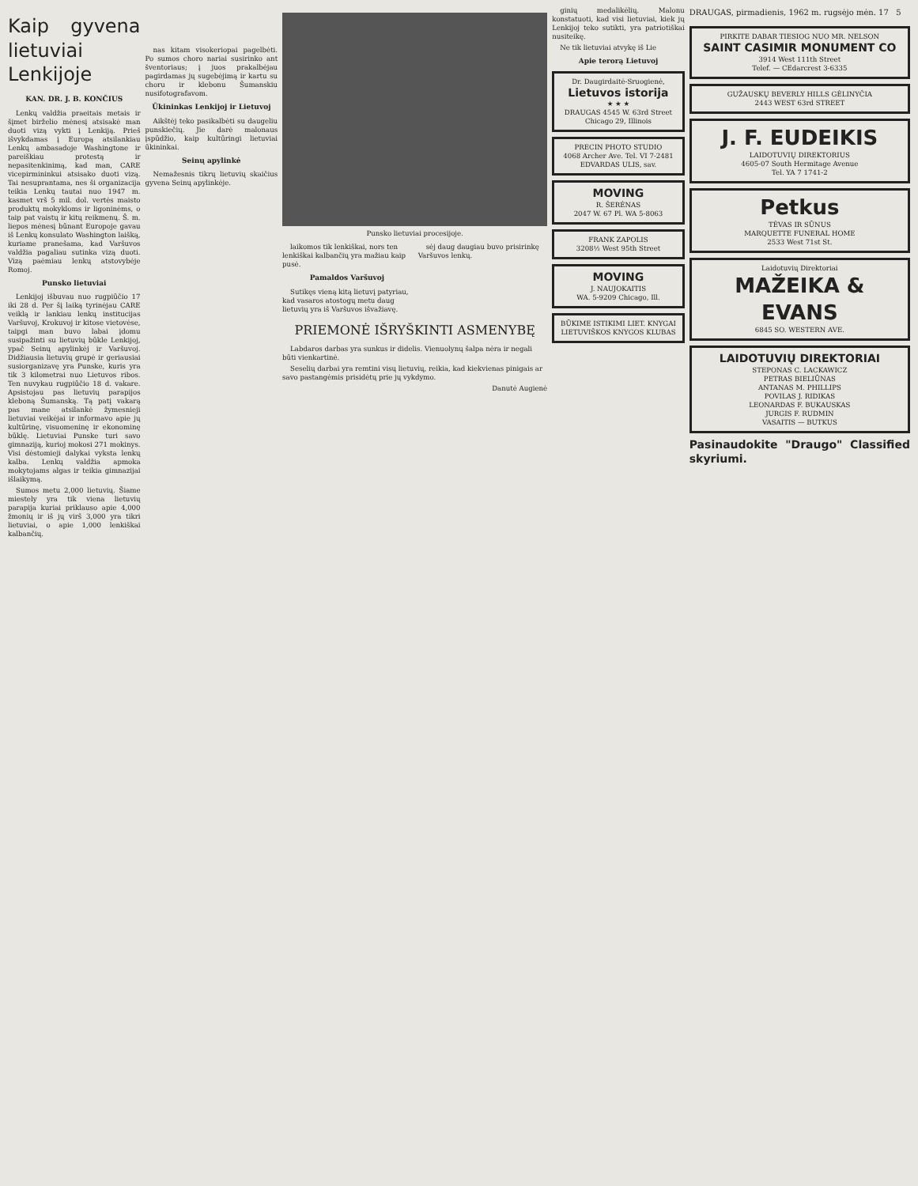Kaip gyvena lietuviai Lenkijoje
KAN. DR. J. B. KONČIUS
Lenkų valdžia praeitais metais ir šįmet birželio mėnesį atsisakė man duoti vizą vykti į Lenkiją. Prieš išvykdamas į Europą atsilankiau Lenkų ambasadoje Washingtone ir pareiškiau protestą ir nepasitenkinimą, kad man, CARE vicepirmininkui atsisako duoti vizą. Tai nesuprantama, nes ši organizacija teikia Lenkų tautai nuo 1947 m. kasmet vrš 5 mil. dol. vertės maisto produktų mokykloms ir ligoninėms, o taip pat vaistų ir kitų reikmenų. Š. m. liepos mėnesį būnant Europoje gavau iš Lenkų konsulato Washington laišką, kuriame pranešama, kad Varšuvos valdžia pagaliau sutinka vizą duoti. Vizą paėmiau lenkų atstovybėje Romoj.
Punsko lietuviai
Lenkijoj išbuvau nuo rugpiūčio 17 iki 28 d. Per šį laiką tyrinėjau CARE veiklą ir lankiau lenkų institucijas Varšuvoj, Krokuvoj ir kitose vietovėse, taipgi man buvo labai įdomu susipažinti su lietuvių būkle Lenkijoj, ypač Seinų apylinkėj ir Varšuvoj. Didžiausia lietuvių grupė ir geriausiai susiorganizavę yra Punske, kuris yra tik 3 kilometrai nuo Lietuvos ribos. Ten nuvykau rugpiūčio 18 d. vakare. Apsistojau pas lietuvių parapijos kleboną Šumanską. Tą patį vakarą pas mane atsilankė žymesnieji lietuviai veikėjai ir informavo apie jų kultūrinę, visuomeninę ir ekonominę būklę. Lietuviai Punske turi savo gimnaziją, kurioj mokosi 271 mokinys. Visi dėstomieji dalykai vyksta lenkų kalba. Lenkų valdžia apmoka mokytojams algas ir teikia gimnazijai išlaikymą.
Sumos metu 2,000 lietuvių. Šiame miestely yra tik viena lietuvių parapija kuriai priklauso apie 4,000 žmonių ir iš jų virš 3,000 yra tikri lietuviai, o apie 1,000 lenkiškai kalbančių.
nas kitam visokeriopai pagelbėti. Po sumos choro nariai susirinko ant šventoriaus; į juos prakalbėjau pagirdamas jų sugebėjimą ir kartu su choru ir klebonu Šumanskiu nusifotografavom.
Ūkininkas Lenkijoj ir Lietuvoj
Aikštėj teko pasikalbėti su daugeliu punskiečių. Jie darė malonaus įspūdžio, kaip kultūringi lietuviai ūkininkai.
Seinų apylinkė
Nemažesnis tikrų lietuvių skaičius gyvena Seinų apylinkėje.
Punsko lietuviai procesijoje.
laikomos tik lenkiškai, nors ten lenkiškai kalbančių yra mažiau kaip pusė.
Pamaldos Varšuvoj
Sutikęs vieną kitą lietuvį patyriau, kad vasaros atostogų metu daug lietuvių yra iš Varšuvos išvažiavę.
sėj daug daugiau buvo prisirinkę Varšuvos lenkų.
PRIEMONĖ IŠRYŠKINTI ASMENYBĘ
Labdaros darbas yra sunkus ir didelis. Vienuolynų šalpa nėra ir negali būti vienkartinė.
Seselių darbai yra remtini visų lietuvių, reikia, kad kiekvienas pinigais ar savo pastangėmis prisidėtų prie jų vykdymo.
Danutė Augienė
ginių medalikėlių. Malonu konstatuoti, kad visi lietuviai, kiek jų Lenkijoj teko sutikti, yra patriotiškai nusiteikę.
Ne tik lietuviai atvykę iš Lie
Apie terorą Lietuvoj
Dr. Daugirdaitė-Sruogienė,
Lietuvos istorija
★ ★ ★
DRAUGAS 4545 W. 63rd Street Chicago 29, Illinois
PRECIN PHOTO STUDIO
4068 Archer Ave. Tel. VI 7-2481
EDVARDAS ULIS, sav.
MOVING
R. ŠERĖNAS
2047 W. 67 Pl. WA 5-8063
FRANK ZAPOLIS
3208½ West 95th Street
MOVING
J. NAUJOKAITIS
WA. 5-9209 Chicago, Ill.
BŪKIME ISTIKIMI LIET. KNYGAI
LIETUVIŠKOS KNYGOS KLUBAS
DRAUGAS, pirmadienis, 1962 m. rugsėjo mėn. 17 5
PIRKITE DABAR TIESIOG NUO MR. NELSON
SAINT CASIMIR MONUMENT CO
3914 West 111th Street
Telef. — CEdarcrest 3-6335
GUŽAUSKŲ BEVERLY HILLS GĖLINYČIA
2443 WEST 63rd STREET
J. F. EUDEIKIS
LAIDOTUVIŲ DIREKTORIUS
4605-07 South Hermitage Avenue
Tel. YA 7 1741-2
Petkus
TĖVAS IR SŪNUS
MARQUETTE FUNERAL HOME
2533 West 71st St.
Laidotuvių Direktoriai
MAŽEIKA & EVANS
6845 SO. WESTERN AVE.
LAIDOTUVIŲ DIREKTORIAI
STEPONAS C. LACKAWICZ
PETRAS BIELIŪNAS
ANTANAS M. PHILLIPS
POVILAS J. RIDIKAS
LEONARDAS F. BUKAUSKAS
JURGIS F. RUDMIN
VASAITIS — BUTKUS
Pasinaudokite "Draugo" Classified skyriumi.